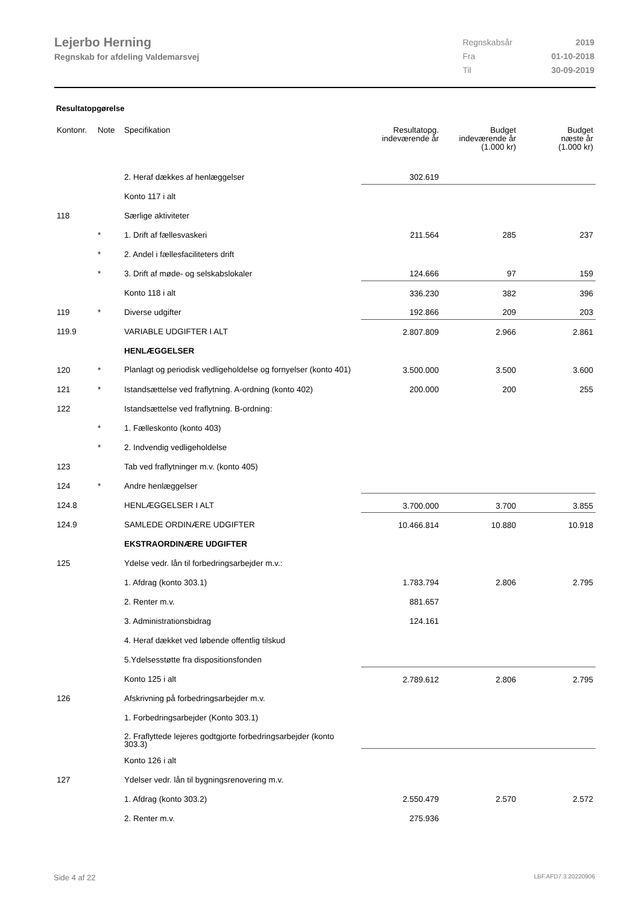Lejerbo Herning
Regnskab for afdeling Valdemarsvej
| Regnskabsår | 2019 |
| Fra | 01-10-2018 |
| Til | 30-09-2019 |
Resultatopgørelse
| Kontonr. | Note | Specifikation | Resultatopg. indeværende år | Budget indeværende år (1.000 kr) | Budget næste år (1.000 kr) |
| --- | --- | --- | --- | --- | --- |
| | | 2. Heraf dækkes af henlæggelser | 302.619 | | |
| | | Konto 117 i alt | | | |
| 118 | | Særlige aktiviteter | | | |
| | * | 1. Drift af fællesvaskeri | 211.564 | 285 | 237 |
| | * | 2. Andel i fællesfaciliteters drift | | | |
| | * | 3. Drift af møde- og selskabslokaler | 124.666 | 97 | 159 |
| | | Konto 118 i alt | 336.230 | 382 | 396 |
| 119 | * | Diverse udgifter | 192.866 | 209 | 203 |
| 119.9 | | VARIABLE UDGIFTER I ALT | 2.807.809 | 2.966 | 2.861 |
| | | HENLÆGGELSER | | | |
| 120 | * | Planlagt og periodisk vedligeholdelse og fornyelser (konto 401) | 3.500.000 | 3.500 | 3.600 |
| 121 | * | Istandsættelse ved fraflytning. A-ordning (konto 402) | 200.000 | 200 | 255 |
| 122 | | Istandsættelse ved fraflytning. B-ordning: | | | |
| | * | 1. Fælleskonto (konto 403) | | | |
| | * | 2. Indvendig vedligeholdelse | | | |
| 123 | | Tab ved fraflytninger m.v. (konto 405) | | | |
| 124 | * | Andre henlæggelser | | | |
| 124.8 | | HENLÆGGELSER I ALT | 3.700.000 | 3.700 | 3.855 |
| 124.9 | | SAMLEDE ORDINÆRE UDGIFTER | 10.466.814 | 10.880 | 10.918 |
| | | EKSTRAORDINÆRE UDGIFTER | | | |
| 125 | | Ydelse vedr. lån til forbedringsarbejder m.v.: | | | |
| | | 1. Afdrag (konto 303.1) | 1.783.794 | 2.806 | 2.795 |
| | | 2. Renter m.v. | 881.657 | | |
| | | 3. Administrationsbidrag | 124.161 | | |
| | | 4. Heraf dækket ved løbende offentlig tilskud | | | |
| | | 5.Ydelsesstøtte fra dispositionsfonden | | | |
| | | Konto 125 i alt | 2.789.612 | 2.806 | 2.795 |
| 126 | | Afskrivning på forbedringsarbejder m.v. | | | |
| | | 1. Forbedringsarbejder (Konto 303.1) | | | |
| | | 2. Fraflyttede lejeres godtgjorte forbedringsarbejder (konto 303.3) | | | |
| | | Konto 126 i alt | | | |
| 127 | | Ydelser vedr. lån til bygningsrenovering m.v. | | | |
| | | 1. Afdrag (konto 303.2) | 2.550.479 | 2.570 | 2.572 |
| | | 2. Renter m.v. | 275.936 | | |
Side 4 af 22 LBF.AFD7.3.20220906